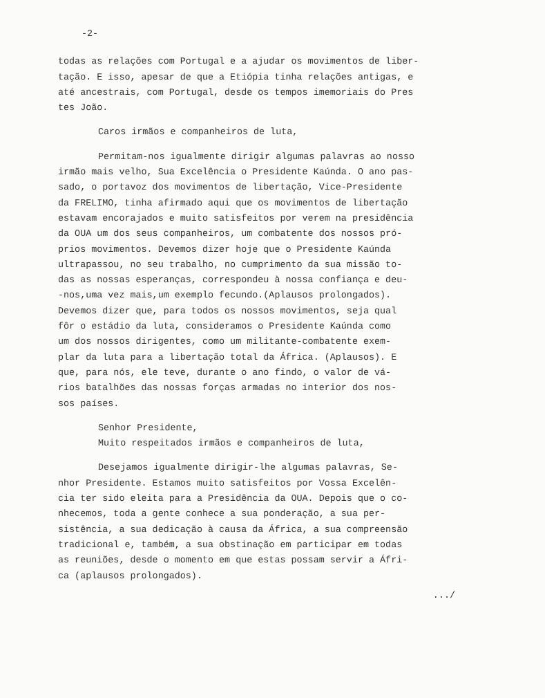-2-
todas as relações com Portugal e a ajudar os movimentos de liber-
tação. E isso, apesar de que a Etiópia tinha relações antigas, e
até ancestrais, com Portugal, desde os tempos imemoriais do Pres
tes João.
Caros irmãos e companheiros de luta,
Permitam-nos igualmente dirigir algumas palavras ao nosso
irmão mais velho, Sua Excelência o Presidente Kaúnda. O ano pas-
sado, o portavoz dos movimentos de libertação, Vice-Presidente
da FRELIMO, tinha afirmado aqui que os movimentos de libertação
estavam encorajados e muito satisfeitos por verem na presidência
da OUA um dos seus companheiros, um combatente dos nossos pró-
prios movimentos. Devemos dizer hoje que o Presidente Kaúnda
ultrapassou, no seu trabalho, no cumprimento da sua missão to-
das as nossas esperanças, correspondeu à nossa confiança e deu-
-nos,uma vez mais,um exemplo fecundo.(Aplausos prolongados).
Devemos dizer que, para todos os nossos movimentos, seja qual
fôr o estádio da luta, consideramos o Presidente Kaúnda como
um dos nossos dirigentes, como um militante-combatente exem-
plar da luta para a libertação total da África. (Aplausos). E
que, para nós, ele teve, durante o ano findo, o valor de vá-
rios batalhões das nossas forças armadas no interior dos nos-
sos países.
Senhor Presidente,
Muito respeitados irmãos e companheiros de luta,
Desejamos igualmente dirigir-lhe algumas palavras, Se-
nhor Presidente. Estamos muito satisfeitos por Vossa Excelên-
cia ter sido eleita para a Presidência da OUA. Depois que o co-
nhecemos, toda a gente conhece a sua ponderação, a sua per-
sistência, a sua dedicação à causa da África, a sua compreensão
tradicional e, também, a sua obstinação em participar em todas
as reuniões, desde o momento em que estas possam servir a Áfri-
ca (aplausos prolongados).
.../